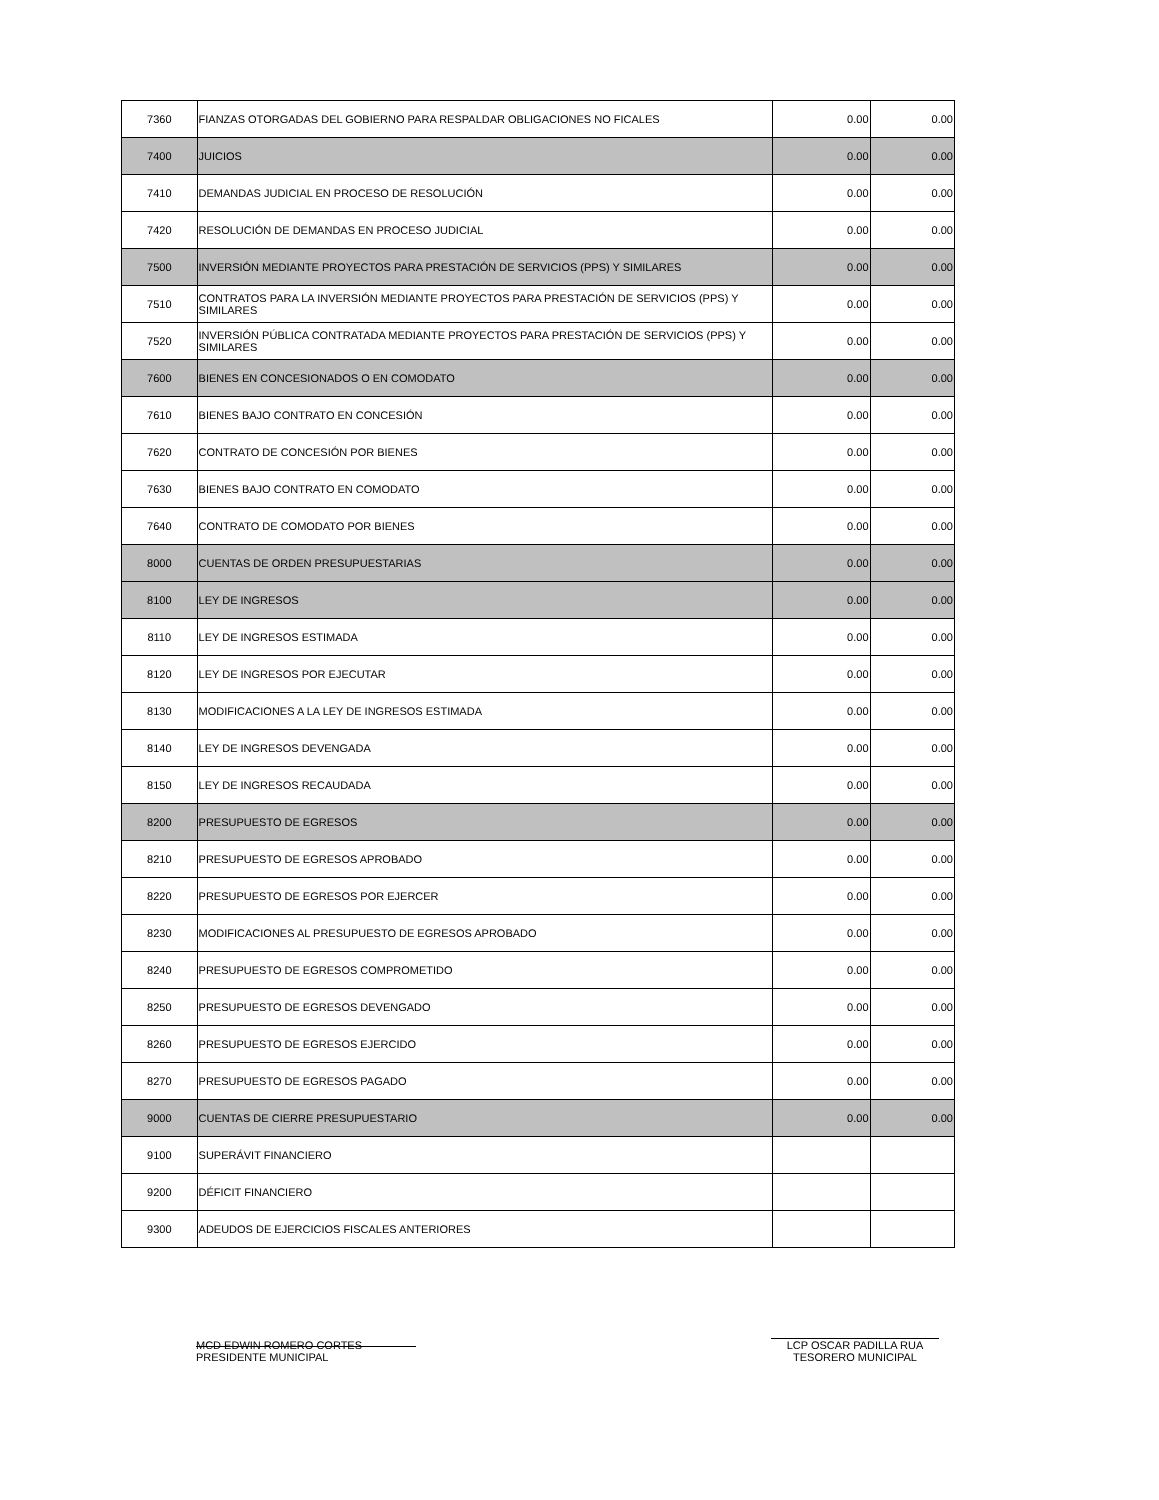| 7360 | FIANZAS OTORGADAS DEL GOBIERNO PARA RESPALDAR OBLIGACIONES NO FICALES | 0.00 | 0.00 |
| 7400 | JUICIOS | 0.00 | 0.00 |
| 7410 | DEMANDAS JUDICIAL EN PROCESO DE RESOLUCIÓN | 0.00 | 0.00 |
| 7420 | RESOLUCIÓN DE DEMANDAS EN PROCESO JUDICIAL | 0.00 | 0.00 |
| 7500 | INVERSIÓN MEDIANTE PROYECTOS PARA PRESTACIÓN DE SERVICIOS (PPS) Y SIMILARES | 0.00 | 0.00 |
| 7510 | CONTRATOS PARA LA INVERSIÓN MEDIANTE PROYECTOS PARA PRESTACIÓN DE SERVICIOS (PPS) Y SIMILARES | 0.00 | 0.00 |
| 7520 | INVERSIÓN PÚBLICA CONTRATADA MEDIANTE PROYECTOS PARA PRESTACIÓN DE SERVICIOS (PPS) Y SIMILARES | 0.00 | 0.00 |
| 7600 | BIENES EN CONCESIONADOS O EN COMODATO | 0.00 | 0.00 |
| 7610 | BIENES BAJO CONTRATO EN CONCESIÓN | 0.00 | 0.00 |
| 7620 | CONTRATO DE CONCESIÓN POR BIENES | 0.00 | 0.00 |
| 7630 | BIENES BAJO CONTRATO EN COMODATO | 0.00 | 0.00 |
| 7640 | CONTRATO DE COMODATO POR BIENES | 0.00 | 0.00 |
| 8000 | CUENTAS DE ORDEN PRESUPUESTARIAS | 0.00 | 0.00 |
| 8100 | LEY DE INGRESOS | 0.00 | 0.00 |
| 8110 | LEY DE INGRESOS ESTIMADA | 0.00 | 0.00 |
| 8120 | LEY DE INGRESOS POR EJECUTAR | 0.00 | 0.00 |
| 8130 | MODIFICACIONES A LA LEY DE INGRESOS ESTIMADA | 0.00 | 0.00 |
| 8140 | LEY DE INGRESOS DEVENGADA | 0.00 | 0.00 |
| 8150 | LEY DE INGRESOS RECAUDADA | 0.00 | 0.00 |
| 8200 | PRESUPUESTO DE EGRESOS | 0.00 | 0.00 |
| 8210 | PRESUPUESTO DE EGRESOS APROBADO | 0.00 | 0.00 |
| 8220 | PRESUPUESTO DE EGRESOS POR EJERCER | 0.00 | 0.00 |
| 8230 | MODIFICACIONES AL PRESUPUESTO DE EGRESOS APROBADO | 0.00 | 0.00 |
| 8240 | PRESUPUESTO DE EGRESOS COMPROMETIDO | 0.00 | 0.00 |
| 8250 | PRESUPUESTO DE EGRESOS DEVENGADO | 0.00 | 0.00 |
| 8260 | PRESUPUESTO DE EGRESOS EJERCIDO | 0.00 | 0.00 |
| 8270 | PRESUPUESTO DE EGRESOS PAGADO | 0.00 | 0.00 |
| 9000 | CUENTAS DE CIERRE PRESUPUESTARIO | 0.00 | 0.00 |
| 9100 | SUPERÁVIT FINANCIERO | | |
| 9200 | DÉFICIT FINANCIERO | | |
| 9300 | ADEUDOS DE EJERCICIOS FISCALES ANTERIORES | | |
MCD EDWIN ROMERO CORTES
PRESIDENTE MUNICIPAL
LCP OSCAR PADILLA RUA
TESORERO MUNICIPAL